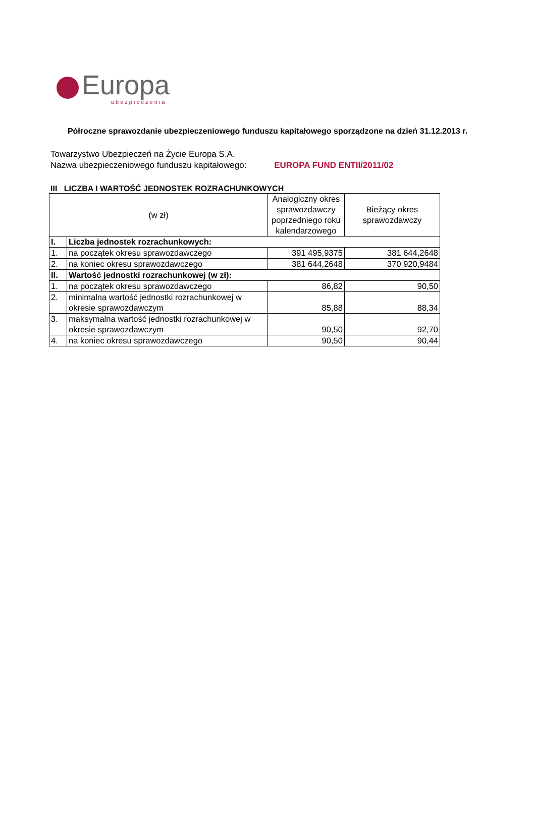Europa
ubezpieczenia
Półroczne sprawozdanie ubezpieczeniowego funduszu kapitałowego sporządzone na dzień 31.12.2013 r.
Towarzystwo Ubezpieczeń na Życie Europa S.A.
Nazwa ubezpieczeniowego funduszu kapitałowego: EUROPA FUND ENTII/2011/02
III LICZBA I WARTOŚĆ JEDNOSTEK ROZRACHUNKOWYCH
| (w zł) | | Analogiczny okres sprawozdawczy poprzedniego roku kalendarzowego | Bieżący okres sprawozdawczy |
| --- | --- | --- | --- |
| I. | Liczba jednostek rozrachunkowych: | | |
| 1. | na początek okresu sprawozdawczego | 391 495,9375 | 381 644,2648 |
| 2. | na koniec okresu sprawozdawczego | 381 644,2648 | 370 920,9484 |
| II. | Wartość jednostki rozrachunkowej (w zł): | | |
| 1. | na początek okresu sprawozdawczego | 86,82 | 90,50 |
| 2. | minimalna wartość jednostki rozrachunkowej w okresie sprawozdawczym | 85,88 | 88,34 |
| 3. | maksymalna wartość jednostki rozrachunkowej w okresie sprawozdawczym | 90,50 | 92,70 |
| 4. | na koniec okresu sprawozdawczego | 90,50 | 90,44 |